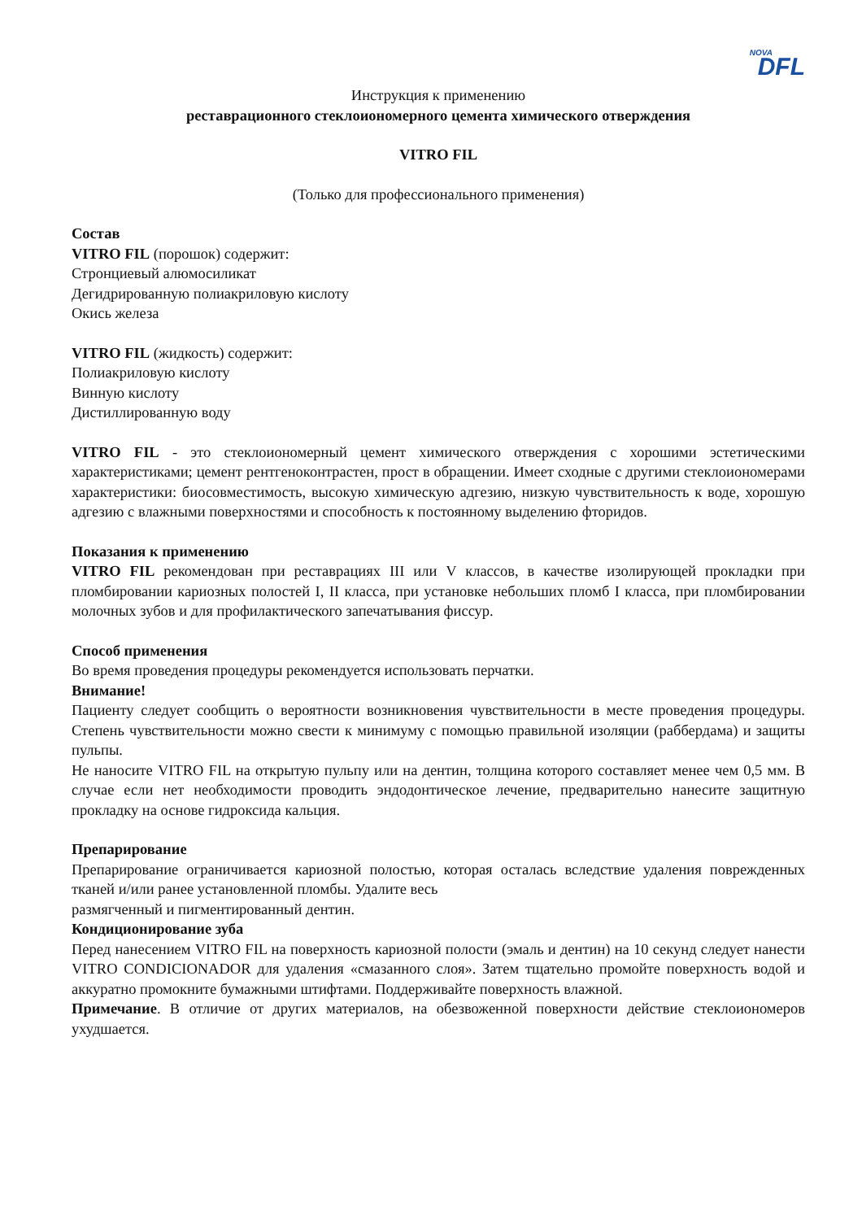NOVA
DFL
Инструкция к применению
реставрационного стеклоиономерного цемента химического отверждения
VITRO FIL
(Только для профессионального применения)
Состав
VITRO FIL (порошок) содержит:
Стронциевый алюмосиликат
Дегидрированную полиакриловую кислоту
Окись железа
VITRO FIL (жидкость) содержит:
Полиакриловую кислоту
Винную кислоту
Дистиллированную воду
VITRO FIL - это стеклоиономерный цемент химического отверждения с хорошими эстетическими характеристиками; цемент рентгеноконтрастен, прост в обращении. Имеет сходные с другими стеклоиономерами характеристики: биосовместимость, высокую химическую адгезию, низкую чувствительность к воде, хорошую адгезию с влажными поверхностями и способность к постоянному выделению фторидов.
Показания к применению
VITRO FIL рекомендован при реставрациях III или V классов, в качестве изолирующей прокладки при пломбировании кариозных полостей I, II класса, при установке небольших пломб I класса, при пломбировании молочных зубов и для профилактического запечатывания фиссур.
Способ применения
Во время проведения процедуры рекомендуется использовать перчатки.
Внимание!
Пациенту следует сообщить о вероятности возникновения чувствительности в месте проведения процедуры. Степень чувствительности можно свести к минимуму с помощью правильной изоляции (раббердама) и защиты пульпы.
Не наносите VITRO FIL на открытую пульпу или на дентин, толщина которого составляет менее чем 0,5 мм. В случае если нет необходимости проводить эндодонтическое лечение, предварительно нанесите защитную прокладку на основе гидроксида кальция.
Препарирование
Препарирование ограничивается кариозной полостью, которая осталась вследствие удаления поврежденных тканей и/или ранее установленной пломбы. Удалите весь
размягченный и пигментированный дентин.
Кондиционирование зуба
Перед нанесением VITRO FIL на поверхность кариозной полости (эмаль и дентин) на 10 секунд следует нанести VITRO CONDICIONADOR для удаления «смазанного слоя». Затем тщательно промойте поверхность водой и аккуратно промокните бумажными штифтами. Поддерживайте поверхность влажной.
Примечание. В отличие от других материалов, на обезвоженной поверхности действие стеклоиономеров ухудшается.